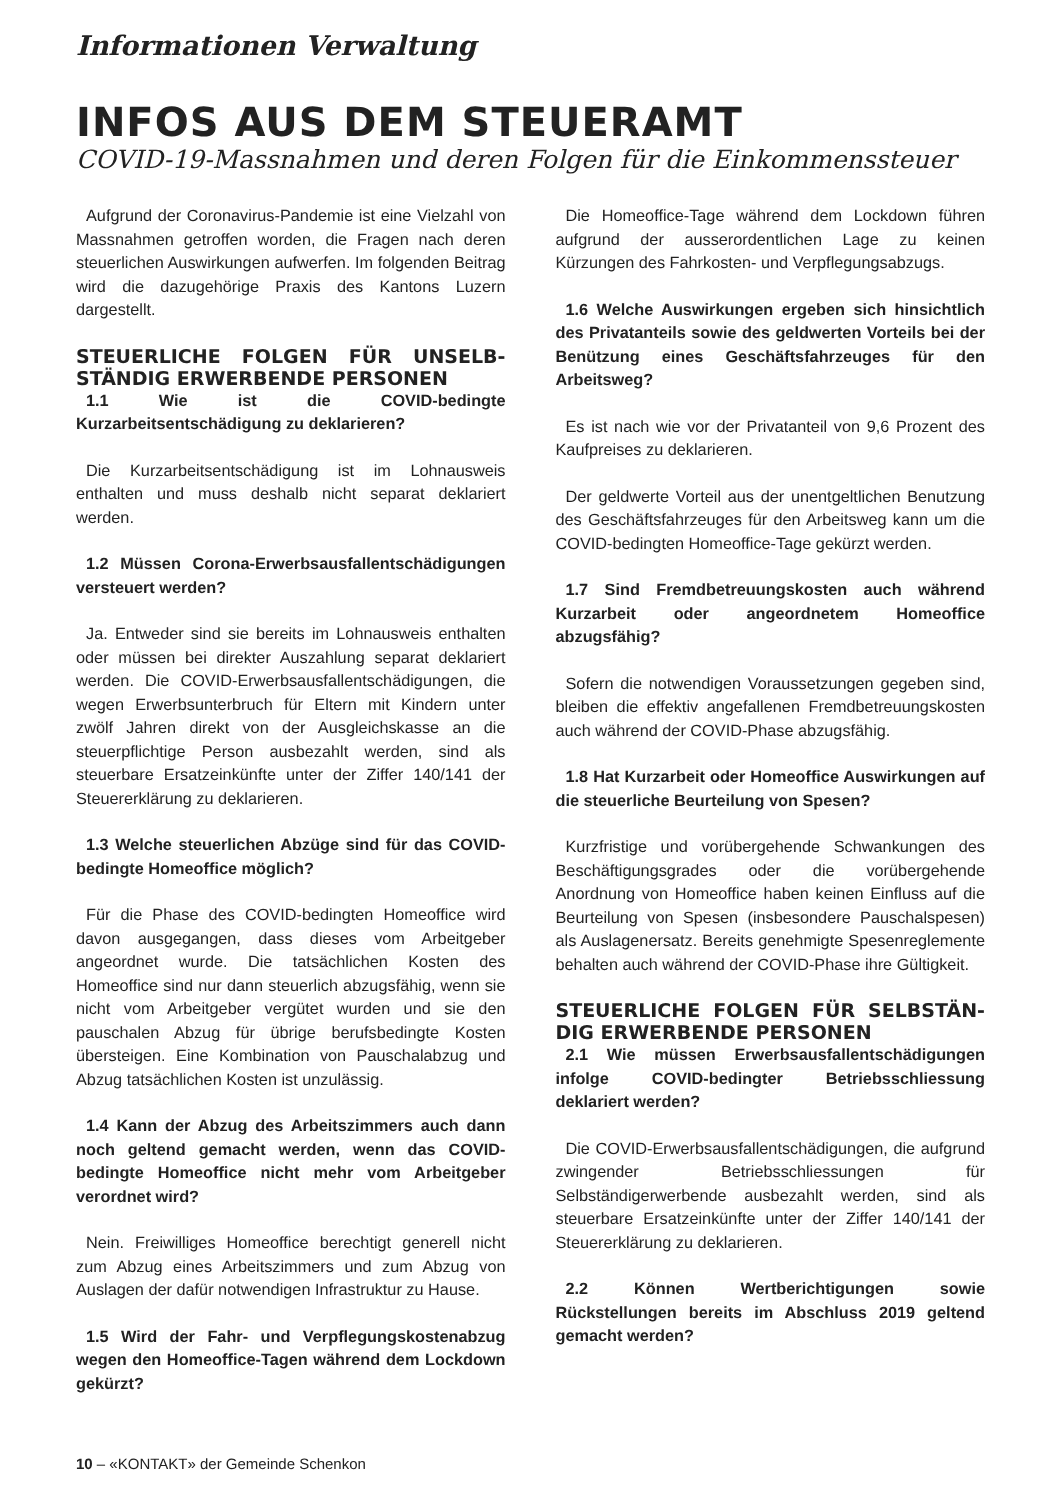Informationen Verwaltung
INFOS AUS DEM STEUERAMT
COVID-19-Massnahmen und deren Folgen für die Einkommenssteuer
Aufgrund der Coronavirus-Pandemie ist eine Vielzahl von Massnahmen getroffen worden, die Fragen nach deren steuerlichen Auswirkungen aufwerfen. Im folgenden Beitrag wird die dazugehörige Praxis des Kantons Luzern dargestellt.
STEUERLICHE FOLGEN FÜR UNSELB­STÄNDIG ERWERBENDE PERSONEN
1.1 Wie ist die COVID-bedingte Kurzarbeitsentschädigung zu deklarieren?
Die Kurzarbeitsentschädigung ist im Lohnausweis enthalten und muss deshalb nicht separat deklariert werden.
1.2 Müssen Corona-Erwerbsausfallentschädigungen versteuert werden?
Ja. Entweder sind sie bereits im Lohnausweis enthalten oder müssen bei direkter Auszahlung separat deklariert werden. Die COVID-Erwerbsausfallentschädigungen, die wegen Erwerbsunterbruch für Eltern mit Kindern unter zwölf Jahren direkt von der Ausgleichskasse an die steuerpflichtige Person ausbezahlt werden, sind als steuerbare Ersatzeinkünfte unter der Ziffer 140/141 der Steuererklärung zu deklarieren.
1.3 Welche steuerlichen Abzüge sind für das COVID-bedingte Homeoffice möglich?
Für die Phase des COVID-bedingten Homeoffice wird davon ausgegangen, dass dieses vom Arbeitgeber angeordnet wurde. Die tatsächlichen Kosten des Homeoffice sind nur dann steuerlich abzugsfähig, wenn sie nicht vom Arbeitgeber vergütet wurden und sie den pauschalen Abzug für übrige berufsbedingte Kosten übersteigen. Eine Kombination von Pauschalabzug und Abzug tatsächlichen Kosten ist unzulässig.
1.4 Kann der Abzug des Arbeitszimmers auch dann noch geltend gemacht werden, wenn das COVID-bedingte Homeoffice nicht mehr vom Arbeitgeber verordnet wird?
Nein. Freiwilliges Homeoffice berechtigt generell nicht zum Abzug eines Arbeitszimmers und zum Abzug von Auslagen der dafür notwendigen Infrastruktur zu Hause.
1.5 Wird der Fahr- und Verpflegungskostenabzug wegen den Homeoffice-Tagen während dem Lockdown gekürzt?
Die Homeoffice-Tage während dem Lockdown führen aufgrund der ausserordentlichen Lage zu keinen Kürzungen des Fahrkosten- und Verpflegungsabzugs.
1.6 Welche Auswirkungen ergeben sich hinsichtlich des Privatanteils sowie des geldwerten Vorteils bei der Benützung eines Geschäftsfahrzeuges für den Arbeitsweg?
Es ist nach wie vor der Privatanteil von 9,6 Prozent des Kaufpreises zu deklarieren.
Der geldwerte Vorteil aus der unentgeltlichen Benutzung des Geschäftsfahrzeuges für den Arbeitsweg kann um die COVID-bedingten Homeoffice-Tage gekürzt werden.
1.7 Sind Fremdbetreuungskosten auch während Kurzarbeit oder angeordnetem Homeoffice abzugsfähig?
Sofern die notwendigen Voraussetzungen gegeben sind, bleiben die effektiv angefallenen Fremdbetreuungskosten auch während der COVID-Phase abzugsfähig.
1.8 Hat Kurzarbeit oder Homeoffice Auswirkungen auf die steuerliche Beurteilung von Spesen?
Kurzfristige und vorübergehende Schwankungen des Beschäftigungsgrades oder die vorübergehende Anordnung von Homeoffice haben keinen Einfluss auf die Beurteilung von Spesen (insbesondere Pauschalspesen) als Auslagenersatz. Bereits genehmigte Spesenreglemente behalten auch während der COVID-Phase ihre Gültigkeit.
STEUERLICHE FOLGEN FÜR SELBSTÄN­DIG ERWERBENDE PERSONEN
2.1 Wie müssen Erwerbsausfallentschädigungen infolge COVID-bedingter Betriebsschliessung deklariert werden?
Die COVID-Erwerbsausfallentschädigungen, die aufgrund zwingender Betriebsschliessungen für Selbständigerwerbende ausbezahlt werden, sind als steuerbare Ersatzeinkünfte unter der Ziffer 140/141 der Steuererklärung zu deklarieren.
2.2 Können Wertberichtigungen sowie Rückstellungen bereits im Abschluss 2019 geltend gemacht werden?
10 – «KONTAKT» der Gemeinde Schenkon